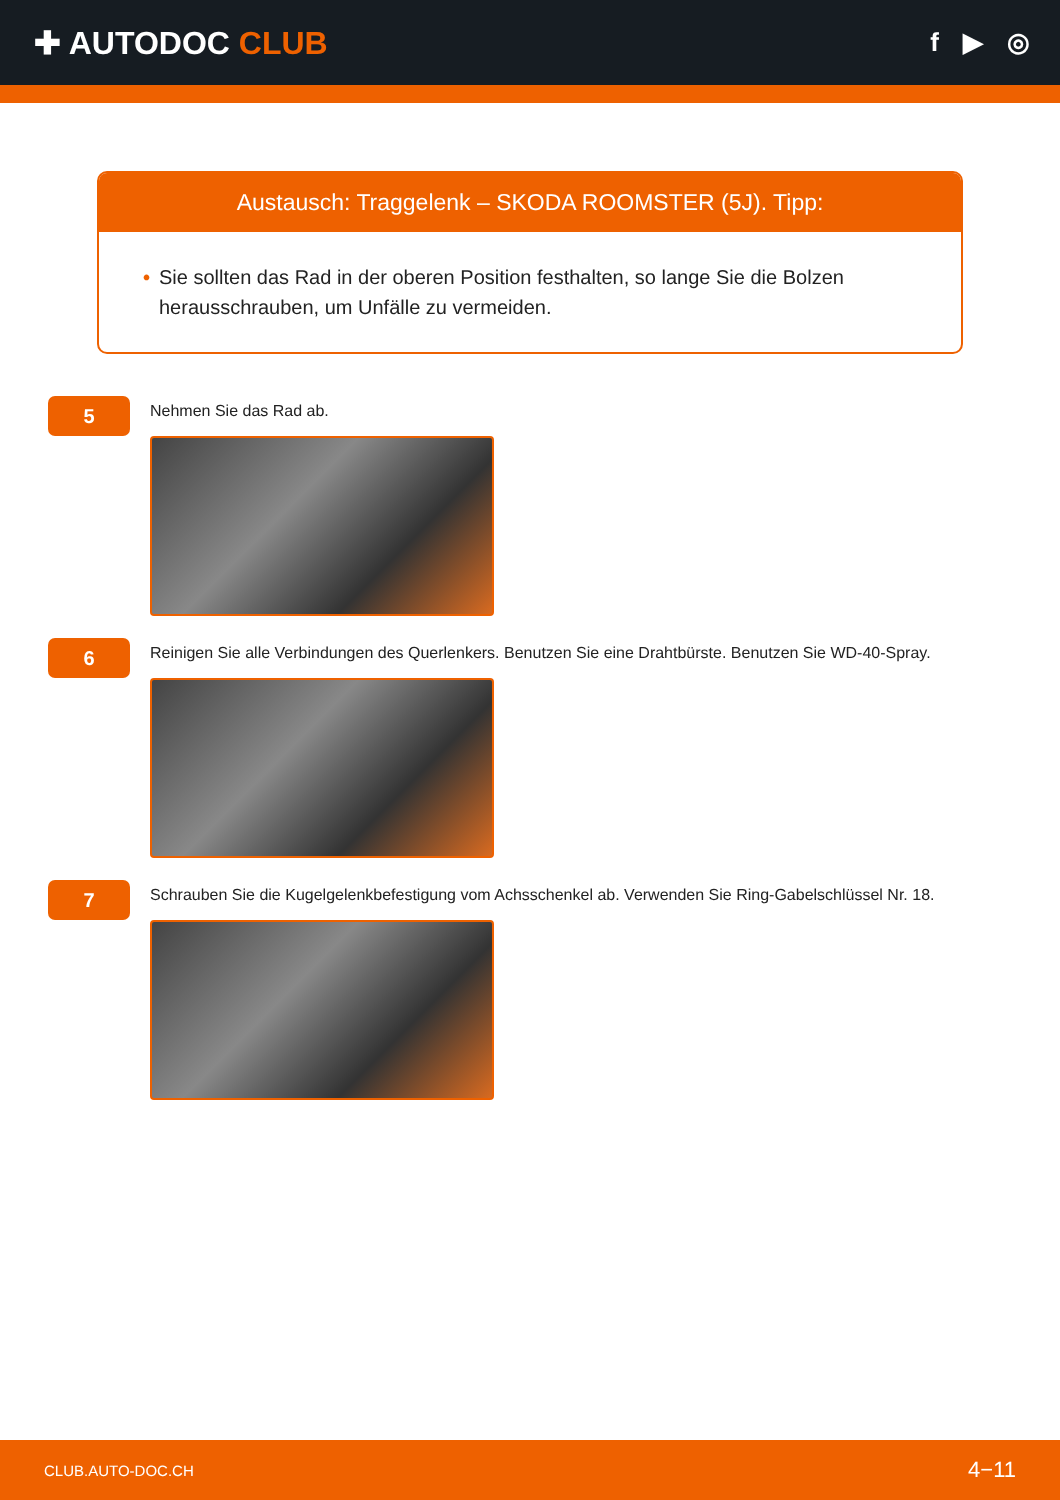✚ AUTODOC CLUB
f ▶ ◎
Austausch: Traggelenk – SKODA ROOMSTER (5J). Tipp:
• Sie sollten das Rad in der oberen Position festhalten, so lange Sie die Bolzen herausschrauben, um Unfälle zu vermeiden.
5
Nehmen Sie das Rad ab.
6
Reinigen Sie alle Verbindungen des Querlenkers. Benutzen Sie eine Drahtbürste. Benutzen Sie WD-40-Spray.
7
Schrauben Sie die Kugelgelenkbefestigung vom Achsschenkel ab. Verwenden Sie Ring-Gabelschlüssel Nr. 18.
CLUB.AUTO-DOC.CH 4−11